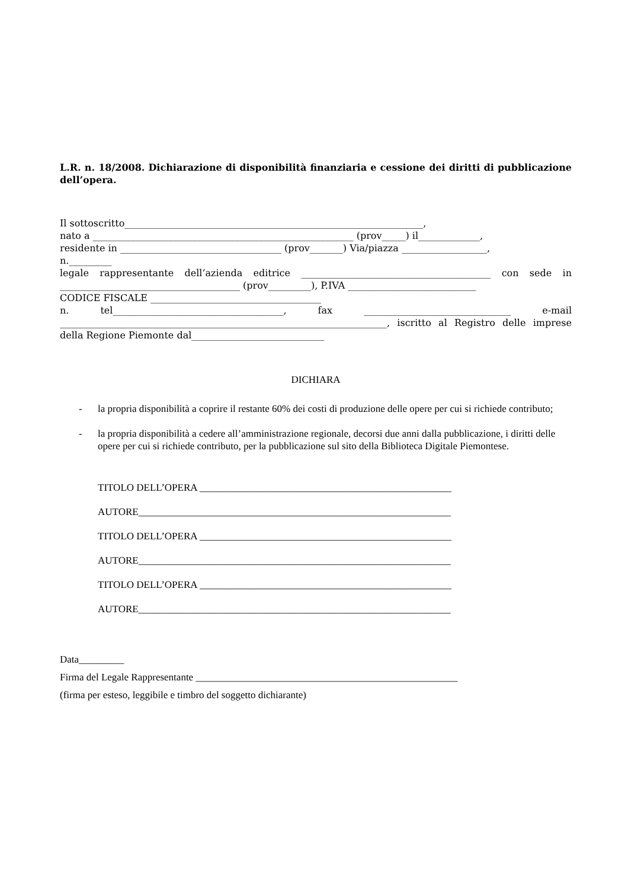L.R. n. 18/2008. Dichiarazione di disponibilità finanziaria e cessione dei diritti di pubblicazione dell’opera.
Il sottoscritto_______________________________________________________________,
nato a _______________________________________________________ (prov_____) il_____________,
residente in __________________________________ (prov_______) Via/piazza __________________,
n._________
legale rappresentante dell’azienda editrice ________________________________________ con sede in ______________________________________ (prov_________), P.IVA ___________________________
CODICE FISCALE ____________________________________
n. tel____________________________________, fax _______________________________ e-mail _____________________________________________________________________, iscritto al Registro delle imprese della Regione Piemonte dal____________________________
DICHIARA
- la propria disponibilità a coprire il restante 60% dei costi di produzione delle opere per cui si richiede contributo;
- la propria disponibilità a cedere all’amministrazione regionale, decorsi due anni dalla pubblicazione, i diritti delle opere per cui si richiede contributo, per la pubblicazione sul sito della Biblioteca Digitale Piemontese.
TITOLO DELL’OPERA __________________________________________________
AUTORE______________________________________________________________
TITOLO DELL’OPERA __________________________________________________
AUTORE______________________________________________________________
TITOLO DELL’OPERA __________________________________________________
AUTORE______________________________________________________________
Data_________
Firma del Legale Rappresentante ____________________________________________________
(firma per esteso, leggibile e timbro del soggetto dichiarante)